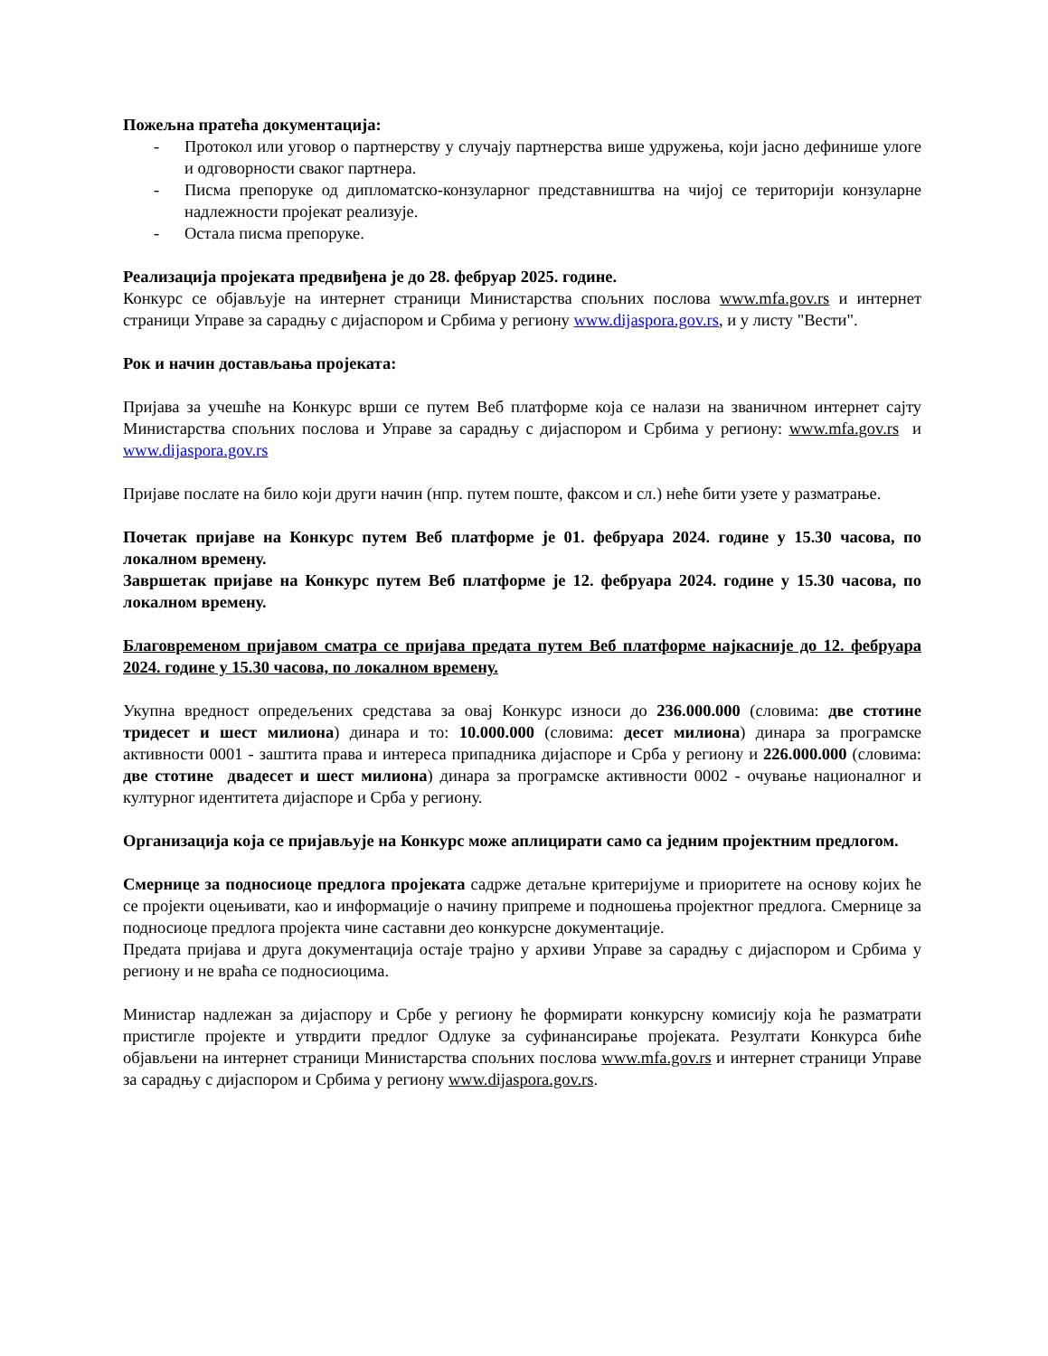Пожељна пратећа документација:
- Протокол или уговор о партнерству у случају партнерства више удружења, који јасно дефинише улоге и одговорности сваког партнера.
- Писма препоруке од дипломатско-конзуларног представништва на чијој се територији конзуларне надлежности пројекат реализује.
- Остала писма препоруке.
Реализација пројеката предвиђена је до 28. фебруар 2025. године.
Конкурс се објављује на интернет страници Министарства спољних послова www.mfa.gov.rs и интернет страници Управе за сарадњу с дијаспором и Србима у региону www.dijaspora.gov.rs, и у листу "Вести".
Рок и начин достављања пројеката:
Пријава за учешће на Конкурс врши се путем Веб платформе која се налази на званичном интернет сајту Министарства спољних послова и Управе за сарадњу с дијаспором и Србима у региону: www.mfa.gov.rs и www.dijaspora.gov.rs
Пријаве послате на било који други начин (нпр. путем поште, факсом и сл.) неће бити узете у разматрање.
Почетак пријаве на Конкурс путем Веб платформе је 01. фебруара 2024. године у 15.30 часова, по локалном времену.
Завршетак пријаве на Конкурс путем Веб платформе је 12. фебруара 2024. године у 15.30 часова, по локалном времену.
Благовременом пријавом сматра се пријава предата путем Веб платформе најкасније до 12. фебруара 2024. године у 15.30 часова, по локалном времену.
Укупна вредност опредељених средстава за овај Конкурс износи до 236.000.000 (словима: две стотине тридесет и шест милиона) динара и то: 10.000.000 (словима: десет милиона) динара за програмске активности 0001 - заштита права и интереса припадника дијаспоре и Срба у региону и 226.000.000 (словима: две стотине двадесет и шест милиона) динара за програмске активности 0002 - очување националног и културног идентитета дијаспоре и Срба у региону.
Организација која се пријављује на Конкурс може аплицирати само са једним пројектним предлогом.
Смернице за подносиоце предлога пројеката садрже детаљне критеријуме и приоритете на основу којих ће се пројекти оцењивати, као и информације о начину припреме и подношења пројектног предлога. Смернице за подносиоце предлога пројекта чине саставни део конкурсне документације.
Предата пријава и друга документација остаје трајно у архиви Управе за сарадњу с дијаспором и Србима у региону и не враћа се подносиоцима.
Министар надлежан за дијаспору и Србе у региону ће формирати конкурсну комисију која ће разматрати пристигле пројекте и утврдити предлог Одлуке за суфинансирање пројеката. Резултати Конкурса биће објављени на интернет страници Министарства спољних послова www.mfa.gov.rs и интернет страници Управе за сарадњу с дијаспором и Србима у региону www.dijaspora.gov.rs.